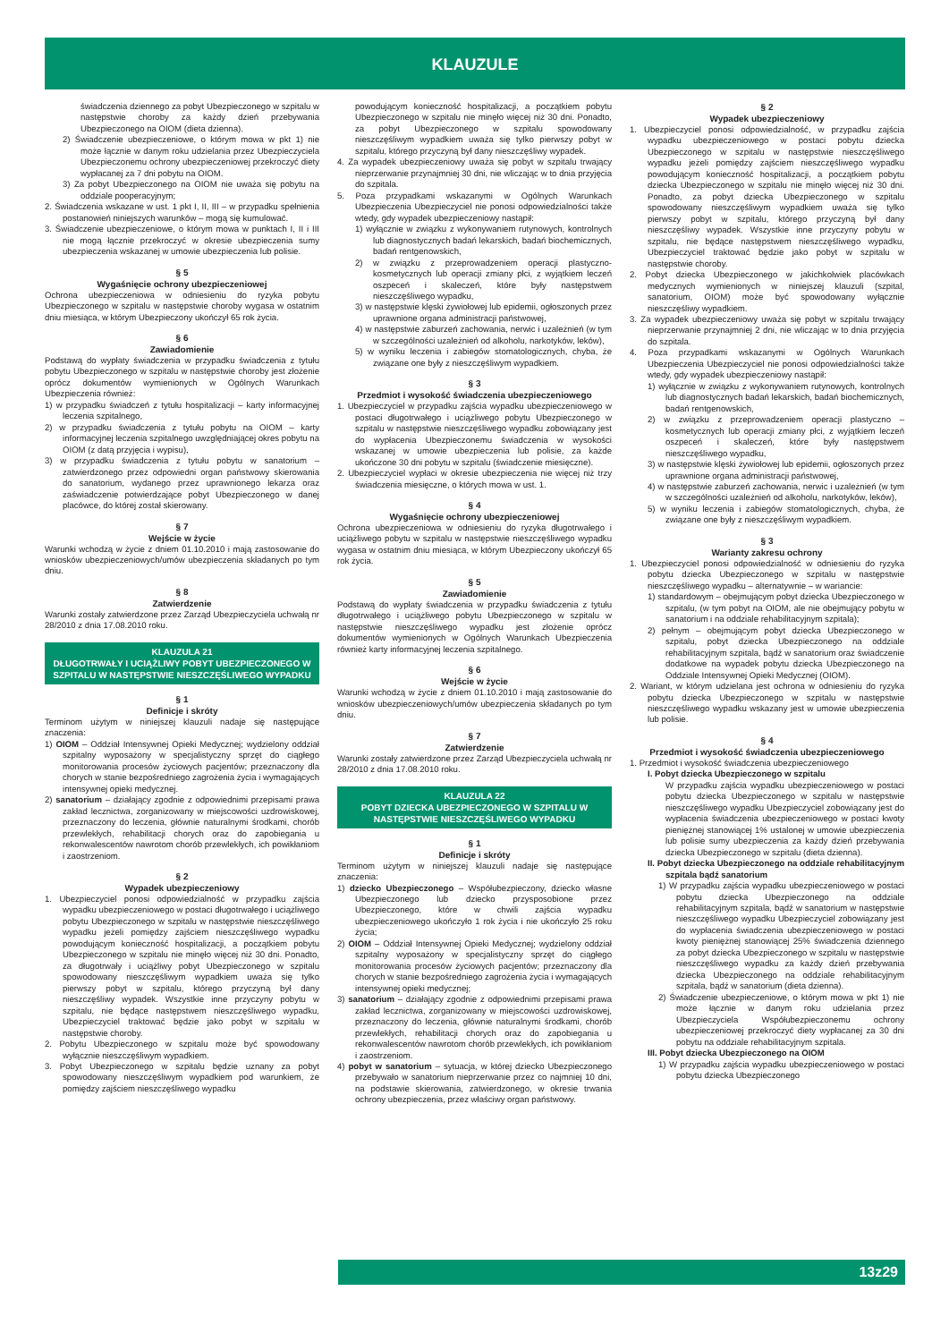KLAUZULE
świadczenia dziennego za pobyt Ubezpieczonego w szpitalu w następstwie choroby za każdy dzień przebywania Ubezpieczonego na OIOM (dieta dzienna).
2) Świadczenie ubezpieczeniowe, o którym mowa w pkt 1) nie może łącznie w danym roku udzielania przez Ubezpieczyciela Ubezpieczonemu ochrony ubezpieczeniowej przekroczyć diety wypłacanej za 7 dni pobytu na OIOM.
3) Za pobyt Ubezpieczonego na OIOM nie uważa się pobytu na oddziale pooperacyjnym;
2. Świadczenia wskazane w ust. 1 pkt I, II, III – w przypadku spełnienia postanowień niniejszych warunków – mogą się kumulować.
3. Świadczenie ubezpieczeniowe, o którym mowa w punktach I, II i III nie mogą łącznie przekroczyć w okresie ubezpieczenia sumy ubezpieczenia wskazanej w umowie ubezpieczenia lub polisie.
§ 5
Wygaśnięcie ochrony ubezpieczeniowej
Ochrona ubezpieczeniowa w odniesieniu do ryzyka pobytu Ubezpieczonego w szpitalu w następstwie choroby wygasa w ostatnim dniu miesiąca, w którym Ubezpieczony ukończył 65 rok życia.
§ 6
Zawiadomienie
Podstawą do wypłaty świadczenia w przypadku świadczenia z tytułu pobytu Ubezpieczonego w szpitalu w następstwie choroby jest złożenie oprócz dokumentów wymienionych w Ogólnych Warunkach Ubezpieczenia również:
1) w przypadku świadczeń z tytułu hospitalizacji – karty informacyjnej leczenia szpitalnego,
2) w przypadku świadczenia z tytułu pobytu na OIOM – karty informacyjnej leczenia szpitalnego uwzględniającej okres pobytu na OIOM (z datą przyjęcia i wypisu),
3) w przypadku świadczenia z tytułu pobytu w sanatorium – zatwierdzonego przez odpowiedni organ państwowy skierowania do sanatorium, wydanego przez uprawnionego lekarza oraz zaświadczenie potwierdzające pobyt Ubezpieczonego w danej placówce, do której został skierowany.
§ 7
Wejście w życie
Warunki wchodzą w życie z dniem 01.10.2010 i mają zastosowanie do wniosków ubezpieczeniowych/umów ubezpieczenia składanych po tym dniu.
§ 8
Zatwierdzenie
Warunki zostały zatwierdzone przez Zarząd Ubezpieczyciela uchwałą nr 28/2010 z dnia 17.08.2010 roku.
KLAUZULA 21
DŁUGOTRWAŁY I UCIĄŻLIWY POBYT UBEZPIECZONEGO W SZPITALU W NASTĘPSTWIE NIESZCZĘŚLIWEGO WYPADKU
§ 1
Definicje i skróty
Terminom użytym w niniejszej klauzuli nadaje się następujące znaczenia:
1) OIOM – Oddział Intensywnej Opieki Medycznej; wydzielony oddział szpitalny wyposażony w specjalistyczny sprzęt do ciągłego monitorowania procesów życiowych pacjentów; przeznaczony dla chorych w stanie bezpośredniego zagrożenia życia i wymagających intensywnej opieki medycznej.
2) sanatorium – działający zgodnie z odpowiednimi przepisami prawa zakład lecznictwa, zorganizowany w miejscowości uzdrowiskowej, przeznaczony do leczenia, głównie naturalnymi środkami, chorób przewlekłych, rehabilitacji chorych oraz do zapobiegania u rekonwalescentów nawrotom chorób przewlekłych, ich powikłaniom i zaostrzeniom.
§ 2
Wypadek ubezpieczeniowy
1. Ubezpieczyciel ponosi odpowiedzialność w przypadku zajścia wypadku ubezpieczeniowego w postaci długotrwałego i uciążliwego pobytu Ubezpieczonego w szpitalu w następstwie nieszczęśliwego wypadku jeżeli pomiędzy zajściem nieszczęśliwego wypadku powodującym konieczność hospitalizacji, a początkiem pobytu Ubezpieczonego w szpitalu nie minęło więcej niż 30 dni. Ponadto, za długotrwały i uciążliwy pobyt Ubezpieczonego w szpitalu spowodowany nieszczęśliwym wypadkiem uważa się tylko pierwszy pobyt w szpitalu, którego przyczyną był dany nieszczęśliwy wypadek. Wszystkie inne przyczyny pobytu w szpitalu, nie będące następstwem nieszczęśliwego wypadku, Ubezpieczyciel traktować będzie jako pobyt w szpitalu w następstwie choroby.
2. Pobytu Ubezpieczonego w szpitalu może być spowodowany wyłącznie nieszczęśliwym wypadkiem.
3. Pobyt Ubezpieczonego w szpitalu będzie uznany za pobyt spowodowany nieszczęśliwym wypadkiem pod warunkiem, że pomiędzy zajściem nieszczęśliwego wypadku
powodującym konieczność hospitalizacji, a początkiem pobytu Ubezpieczonego w szpitalu nie minęło więcej niż 30 dni. Ponadto, za pobyt Ubezpieczonego w szpitalu spowodowany nieszczęśliwym wypadkiem uważa się tylko pierwszy pobyt w szpitalu, którego przyczyną był dany nieszczęśliwy wypadek.
4. Za wypadek ubezpieczeniowy uważa się pobyt w szpitalu trwający nieprzerwanie przynajmniej 30 dni, nie wliczając w to dnia przyjęcia do szpitala.
5. Poza przypadkami wskazanymi w Ogólnych Warunkach Ubezpieczenia Ubezpieczyciel nie ponosi odpowiedzialności także wtedy, gdy wypadek ubezpieczeniowy nastąpił:
1) wyłącznie w związku z wykonywaniem rutynowych, kontrolnych lub diagnostycznych badań lekarskich, badań biochemicznych, badań rentgenowskich,
2) w związku z przeprowadzeniem operacji plastyczno-kosmetycznych lub operacji zmiany płci, z wyjątkiem leczeń oszpeceń i skaleczeń, które były następstwem nieszczęśliwego wypadku,
3) w następstwie klęski żywiołowej lub epidemii, ogłoszonych przez uprawnione organa administracji państwowej,
4) w następstwie zaburzeń zachowania, nerwic i uzależnień (w tym w szczególności uzależnień od alkoholu, narkotyków, leków),
5) w wyniku leczenia i zabiegów stomatologicznych, chyba, że związane one były z nieszczęśliwym wypadkiem.
§ 3
Przedmiot i wysokość świadczenia ubezpieczeniowego
1. Ubezpieczyciel w przypadku zajścia wypadku ubezpieczeniowego w postaci długotrwałego i uciążliwego pobytu Ubezpieczonego w szpitalu w następstwie nieszczęśliwego wypadku zobowiązany jest do wypłacenia Ubezpieczonemu świadczenia w wysokości wskazanej w umowie ubezpieczenia lub polisie, za każde ukończone 30 dni pobytu w szpitalu (świadczenie miesięczne).
2. Ubezpieczyciel wypłaci w okresie ubezpieczenia nie więcej niż trzy świadczenia miesięczne, o których mowa w ust. 1.
§ 4
Wygaśnięcie ochrony ubezpieczeniowej
Ochrona ubezpieczeniowa w odniesieniu do ryzyka długotrwałego i uciążliwego pobytu w szpitalu w następstwie nieszczęśliwego wypadku wygasa w ostatnim dniu miesiąca, w którym Ubezpieczony ukończył 65 rok życia.
§ 5
Zawiadomienie
Podstawą do wypłaty świadczenia w przypadku świadczenia z tytułu długotrwałego i uciążliwego pobytu Ubezpieczonego w szpitalu w następstwie nieszczęśliwego wypadku jest złożenie oprócz dokumentów wymienionych w Ogólnych Warunkach Ubezpieczenia również karty informacyjnej leczenia szpitalnego.
§ 6
Wejście w życie
Warunki wchodzą w życie z dniem 01.10.2010 i mają zastosowanie do wniosków ubezpieczeniowych/umów ubezpieczenia składanych po tym dniu.
§ 7
Zatwierdzenie
Warunki zostały zatwierdzone przez Zarząd Ubezpieczyciela uchwałą nr 28/2010 z dnia 17.08.2010 roku.
KLAUZULA 22
POBYT DZIECKA UBEZPIECZONEGO W SZPITALU W NASTĘPSTWIE NIESZCZĘŚLIWEGO WYPADKU
§ 1
Definicje i skróty
Terminom użytym w niniejszej klauzuli nadaje się następujące znaczenia:
1) dziecko Ubezpieczonego – Współubezpieczony, dziecko własne Ubezpieczonego lub dziecko przysposobione przez Ubezpieczonego, które w chwili zajścia wypadku ubezpieczeniowego ukończyło 1 rok życia i nie ukończyło 25 roku życia;
2) OIOM – Oddział Intensywnej Opieki Medycznej; wydzielony oddział szpitalny wyposażony w specjalistyczny sprzęt do ciągłego monitorowania procesów życiowych pacjentów; przeznaczony dla chorych w stanie bezpośredniego zagrożenia życia i wymagających intensywnej opieki medycznej;
3) sanatorium – działający zgodnie z odpowiednimi przepisami prawa zakład lecznictwa, zorganizowany w miejscowości uzdrowiskowej, przeznaczony do leczenia, głównie naturalnymi środkami, chorób przewlekłych, rehabilitacji chorych oraz do zapobiegania u rekonwalescentów nawrotom chorób przewlekłych, ich powikłaniom i zaostrzeniom.
4) pobyt w sanatorium – sytuacja, w której dziecko Ubezpieczonego przebywało w sanatorium nieprzerwanie przez co najmniej 10 dni, na podstawie skierowania, zatwierdzonego, w okresie trwania ochrony ubezpieczenia, przez właściwy organ państwowy.
§ 2
Wypadek ubezpieczeniowy
1. Ubezpieczyciel ponosi odpowiedzialność, w przypadku zajścia wypadku ubezpieczeniowego w postaci pobytu dziecka Ubezpieczonego w szpitalu w następstwie nieszczęśliwego wypadku jeżeli pomiędzy zajściem nieszczęśliwego wypadku powodującym konieczność hospitalizacji, a początkiem pobytu dziecka Ubezpieczonego w szpitalu nie minęło więcej niż 30 dni. Ponadto, za pobyt dziecka Ubezpieczonego w szpitalu spowodowany nieszczęśliwym wypadkiem uważa się tylko pierwszy pobyt w szpitalu, którego przyczyną był dany nieszczęśliwy wypadek. Wszystkie inne przyczyny pobytu w szpitalu, nie będące następstwem nieszczęśliwego wypadku, Ubezpieczyciel traktować będzie jako pobyt w szpitalu w następstwie choroby.
2. Pobyt dziecka Ubezpieczonego w jakichkolwiek placówkach medycznych wymienionych w niniejszej klauzuli (szpital, sanatorium, OIOM) może być spowodowany wyłącznie nieszczęśliwy wypadkiem.
3. Za wypadek ubezpieczeniowy uważa się pobyt w szpitalu trwający nieprzerwanie przynajmniej 2 dni, nie wliczając w to dnia przyjęcia do szpitala.
4. Poza przypadkami wskazanymi w Ogólnych Warunkach Ubezpieczenia Ubezpieczyciel nie ponosi odpowiedzialności także wtedy, gdy wypadek ubezpieczeniowy nastąpił:
1) wyłącznie w związku z wykonywaniem rutynowych, kontrolnych lub diagnostycznych badań lekarskich, badań biochemicznych, badań rentgenowskich,
2) w związku z przeprowadzeniem operacji plastyczno – kosmetycznych lub operacji zmiany płci, z wyjątkiem leczeń oszpeceń i skaleczeń, które były następstwem nieszczęśliwego wypadku,
3) w następstwie klęski żywiołowej lub epidemii, ogłoszonych przez uprawnione organa administracji państwowej,
4) w następstwie zaburzeń zachowania, nerwic i uzależnień (w tym w szczególności uzależnień od alkoholu, narkotyków, leków),
5) w wyniku leczenia i zabiegów stomatologicznych, chyba, że związane one były z nieszczęśliwym wypadkiem.
§ 3
Warianty zakresu ochrony
1. Ubezpieczyciel ponosi odpowiedzialność w odniesieniu do ryzyka pobytu dziecka Ubezpieczonego w szpitalu w następstwie nieszczęśliwego wypadku – alternatywnie – w wariancie:
1) standardowym – obejmującym pobyt dziecka Ubezpieczonego w szpitalu, (w tym pobyt na OIOM, ale nie obejmujący pobytu w sanatorium i na oddziale rehabilitacyjnym szpitala);
2) pełnym – obejmującym pobyt dziecka Ubezpieczonego w szpitalu, pobyt dziecka Ubezpieczonego na oddziale rehabilitacyjnym szpitala, bądź w sanatorium oraz świadczenie dodatkowe na wypadek pobytu dziecka Ubezpieczonego na Oddziale Intensywnej Opieki Medycznej (OIOM).
2. Wariant, w którym udzielana jest ochrona w odniesieniu do ryzyka pobytu dziecka Ubezpieczonego w szpitalu w następstwie nieszczęśliwego wypadku wskazany jest w umowie ubezpieczenia lub polisie.
§ 4
Przedmiot i wysokość świadczenia ubezpieczeniowego
1. Przedmiot i wysokość świadczenia ubezpieczeniowego
I. Pobyt dziecka Ubezpieczonego w szpitalu
W przypadku zajścia wypadku ubezpieczeniowego w postaci pobytu dziecka Ubezpieczonego w szpitalu w następstwie nieszczęśliwego wypadku Ubezpieczyciel zobowiązany jest do wypłacenia świadczenia ubezpieczeniowego w postaci kwoty pieniężnej stanowiącej 1% ustalonej w umowie ubezpieczenia lub polisie sumy ubezpieczenia za każdy dzień przebywania dziecka Ubezpieczonego w szpitalu (dieta dzienna).
II. Pobyt dziecka Ubezpieczonego na oddziale rehabilitacyjnym szpitala bądź sanatorium
1) W przypadku zajścia wypadku ubezpieczeniowego w postaci pobytu dziecka Ubezpieczonego na oddziale rehabilitacyjnym szpitala, bądź w sanatorium w następstwie nieszczęśliwego wypadku Ubezpieczyciel zobowiązany jest do wypłacenia świadczenia ubezpieczeniowego w postaci kwoty pieniężnej stanowiącej 25% świadczenia dziennego za pobyt dziecka Ubezpieczonego w szpitalu w następstwie nieszczęśliwego wypadku za każdy dzień przebywania dziecka Ubezpieczonego na oddziale rehabilitacyjnym szpitala, bądź w sanatorium (dieta dzienna).
2) Świadczenie ubezpieczeniowe, o którym mowa w pkt 1) nie może łącznie w danym roku udzielania przez Ubezpieczyciela Współubezpieczonemu ochrony ubezpieczeniowej przekroczyć diety wypłacanej za 30 dni pobytu na oddziale rehabilitacyjnym szpitala.
III. Pobyt dziecka Ubezpieczonego na OIOM
1) W przypadku zajścia wypadku ubezpieczeniowego w postaci pobytu dziecka Ubezpieczonego
13z29